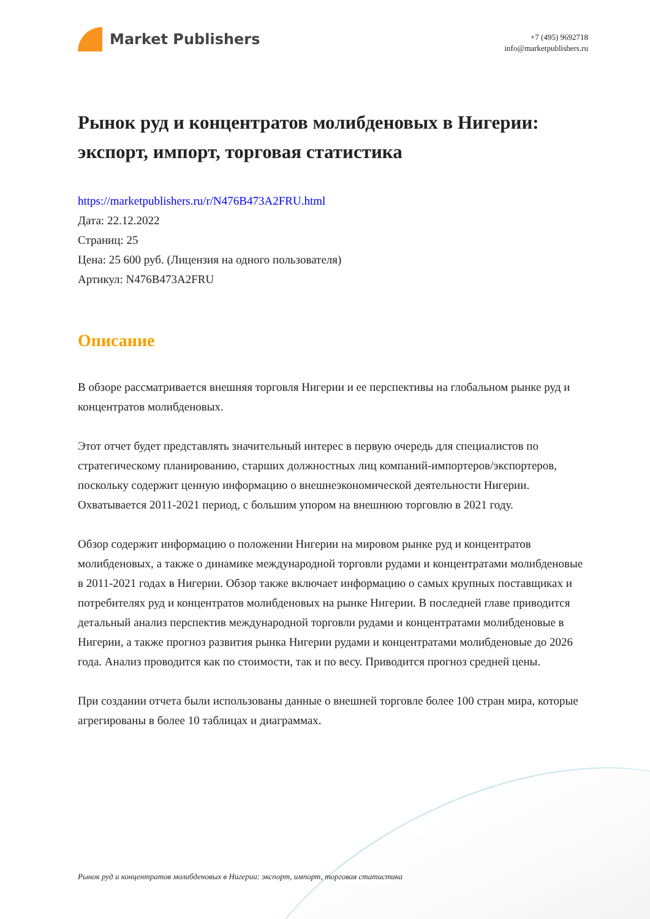Market Publishers
+7 (495) 9692718
info@marketpublishers.ru
Рынок руд и концентратов молибденовых в Нигерии: экспорт, импорт, торговая статистика
https://marketpublishers.ru/r/N476B473A2FRU.html
Дата: 22.12.2022
Страниц: 25
Цена: 25 600 руб. (Лицензия на одного пользователя)
Артикул: N476B473A2FRU
Описание
В обзоре рассматривается внешняя торговля Нигерии и ее перспективы на глобальном рынке руд и концентратов молибденовых.
Этот отчет будет представлять значительный интерес в первую очередь для специалистов по стратегическому планированию, старших должностных лиц компаний-импортеров/экспортеров, поскольку содержит ценную информацию о внешнеэкономической деятельности Нигерии. Охватывается 2011-2021 период, с большим упором на внешнюю торговлю в 2021 году.
Обзор содержит информацию о положении Нигерии на мировом рынке руд и концентратов молибденовых, а также о динамике международной торговли рудами и концентратами молибденовые в 2011-2021 годах в Нигерии. Обзор также включает информацию о самых крупных поставщиках и потребителях руд и концентратов молибденовых на рынке Нигерии. В последней главе приводится детальный анализ перспектив международной торговли рудами и концентратами молибденовые в Нигерии, а также прогноз развития рынка Нигерии рудами и концентратами молибденовые до 2026 года. Анализ проводится как по стоимости, так и по весу. Приводится прогноз средней цены.
При создании отчета были использованы данные о внешней торговле более 100 стран мира, которые агрегированы в более 10 таблицах и диаграммах.
Рынок руд и концентратов молибденовых в Нигерии: экспорт, импорт, торговая статистика